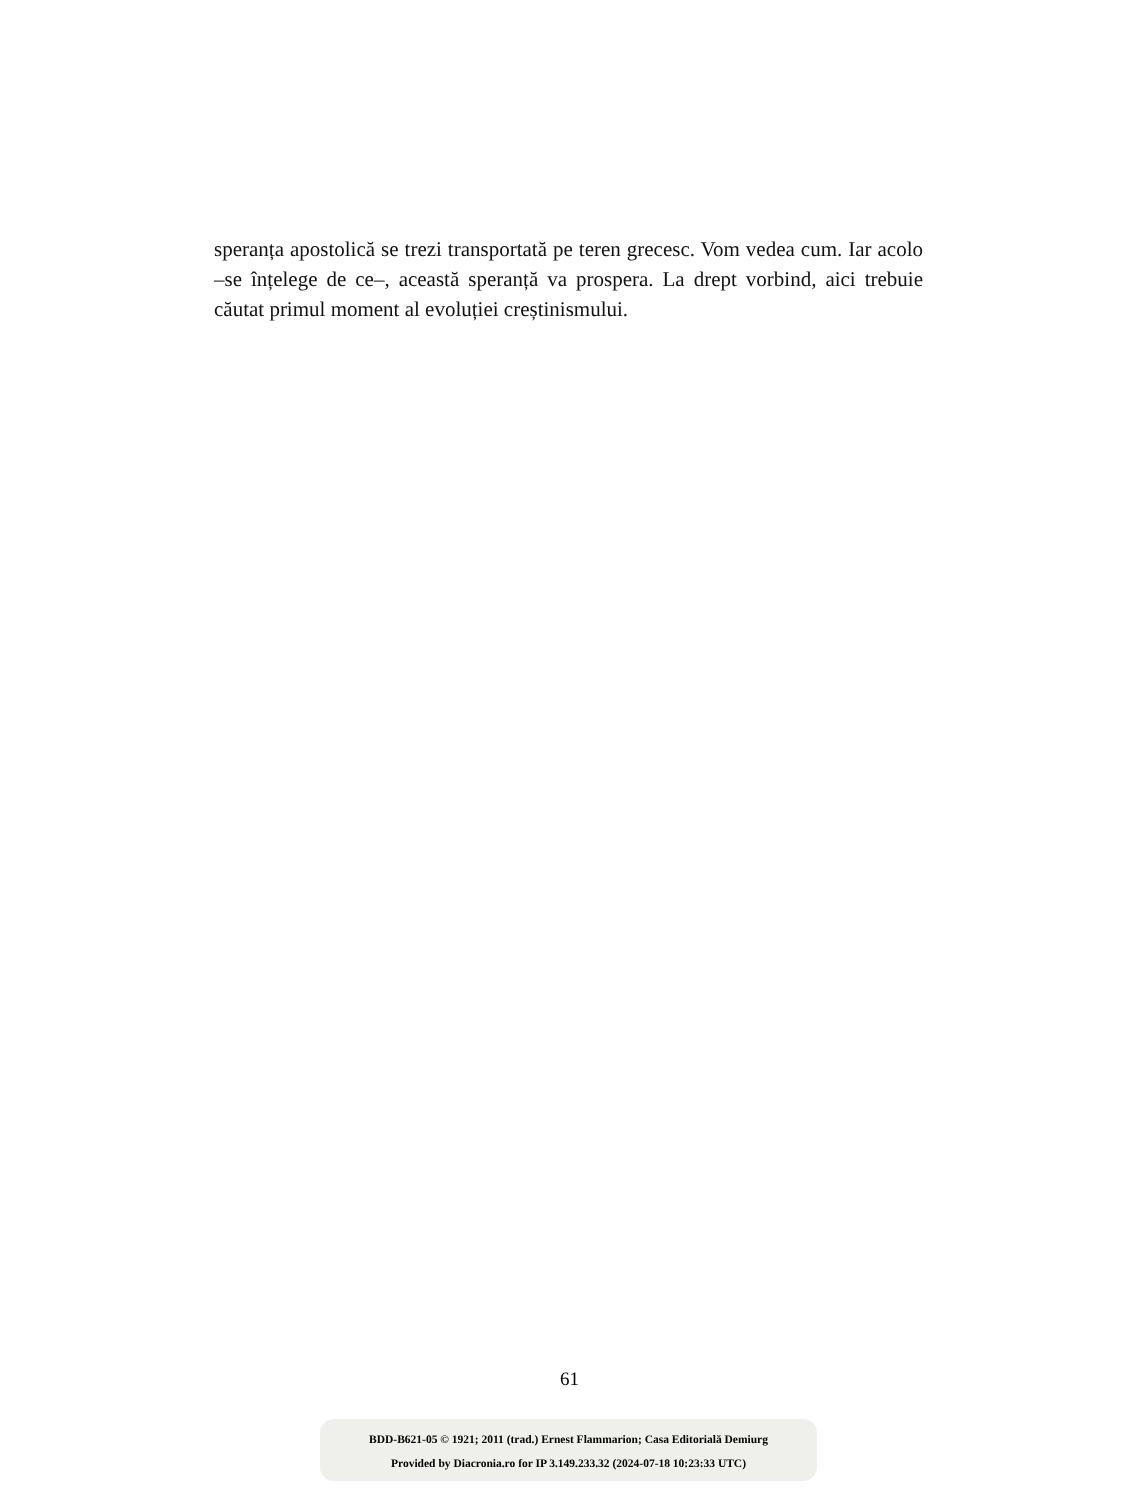speranța apostolică se trezi transportată pe teren grecesc. Vom vedea cum. Iar acolo –se înțelege de ce–, această speranță va prospera. La drept vorbind, aici trebuie căutat primul moment al evoluției creștinismului.
61
BDD-B621-05 © 1921; 2011 (trad.) Ernest Flammarion; Casa Editorială Demiurg
Provided by Diacronia.ro for IP 3.149.233.32 (2024-07-18 10:23:33 UTC)